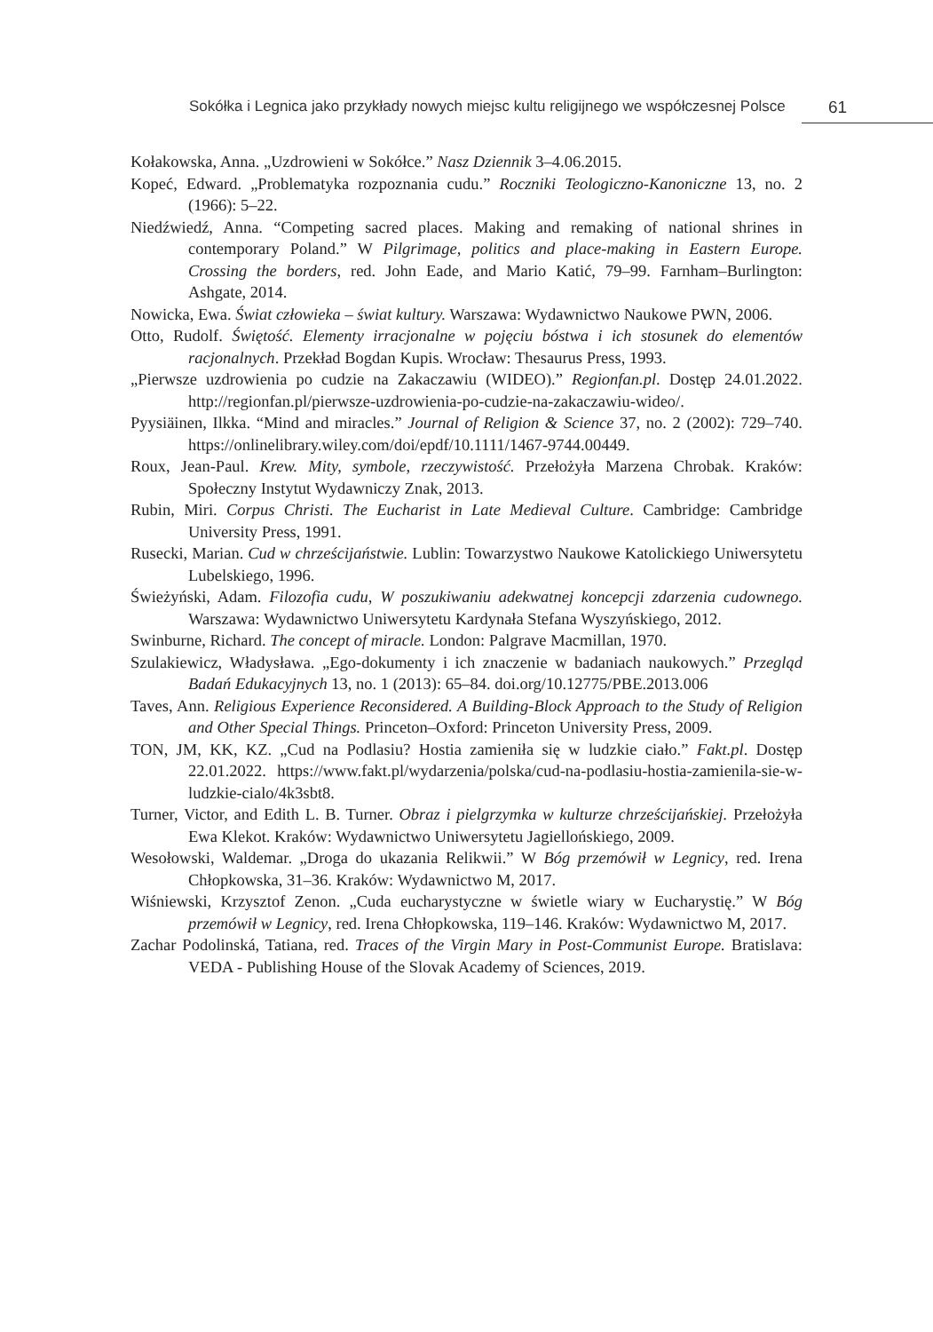Sokółka i Legnica jako przykłady nowych miejsc kultu religijnego we współczesnej Polsce 61
Kołakowska, Anna. „Uzdrowieni w Sokółce.” Nasz Dziennik 3–4.06.2015.
Kopeć, Edward. „Problematyka rozpoznania cudu.” Roczniki Teologiczno-Kanoniczne 13, no. 2 (1966): 5–22.
Niedźwiedź, Anna. “Competing sacred places. Making and remaking of national shrines in contemporary Poland.” W Pilgrimage, politics and place-making in Eastern Europe. Crossing the borders, red. John Eade, and Mario Katić, 79–99. Farnham–Burlington: Ashgate, 2014.
Nowicka, Ewa. Świat człowieka – świat kultury. Warszawa: Wydawnictwo Naukowe PWN, 2006.
Otto, Rudolf. Świętość. Elementy irracjonalne w pojęciu bóstwa i ich stosunek do elementów racjonalnych. Przekład Bogdan Kupis. Wrocław: Thesaurus Press, 1993.
„Pierwsze uzdrowienia po cudzie na Zakaczawiu (WIDEO).” Regionfan.pl. Dostęp 24.01.2022. http://regionfan.pl/pierwsze-uzdrowienia-po-cudzie-na-zakaczawiu-wideo/.
Pyysiäinen, Ilkka. “Mind and miracles.” Journal of Religion & Science 37, no. 2 (2002): 729–740. https://onlinelibrary.wiley.com/doi/epdf/10.1111/1467-9744.00449.
Roux, Jean-Paul. Krew. Mity, symbole, rzeczywistość. Przełożyła Marzena Chrobak. Kraków: Społeczny Instytut Wydawniczy Znak, 2013.
Rubin, Miri. Corpus Christi. The Eucharist in Late Medieval Culture. Cambridge: Cambridge University Press, 1991.
Rusecki, Marian. Cud w chrześcijaństwie. Lublin: Towarzystwo Naukowe Katolickiego Uniwersytetu Lubelskiego, 1996.
Świeżyński, Adam. Filozofia cudu, W poszukiwaniu adekwatnej koncepcji zdarzenia cudownego. Warszawa: Wydawnictwo Uniwersytetu Kardynała Stefana Wyszyńskiego, 2012.
Swinburne, Richard. The concept of miracle. London: Palgrave Macmillan, 1970.
Szulakiewicz, Władysława. „Ego-dokumenty i ich znaczenie w badaniach naukowych.” Przegląd Badań Edukacyjnych 13, no. 1 (2013): 65–84. doi.org/10.12775/PBE.2013.006
Taves, Ann. Religious Experience Reconsidered. A Building-Block Approach to the Study of Religion and Other Special Things. Princeton–Oxford: Princeton University Press, 2009.
TON, JM, KK, KZ. „Cud na Podlasiu? Hostia zamieniła się w ludzkie ciało.” Fakt.pl. Dostęp 22.01.2022. https://www.fakt.pl/wydarzenia/polska/cud-na-podlasiu-hostia-zamienila-sie-w-ludzkie-cialo/4k3sbt8.
Turner, Victor, and Edith L. B. Turner. Obraz i pielgrzymka w kulturze chrześcijańskiej. Przełożyła Ewa Klekot. Kraków: Wydawnictwo Uniwersytetu Jagiellońskiego, 2009.
Wesołowski, Waldemar. „Droga do ukazania Relikwii.” W Bóg przemówił w Legnicy, red. Irena Chłopkowska, 31–36. Kraków: Wydawnictwo M, 2017.
Wiśniewski, Krzysztof Zenon. „Cuda eucharystyczne w świetle wiary w Eucharystię.” W Bóg przemówił w Legnicy, red. Irena Chłopkowska, 119–146. Kraków: Wydawnictwo M, 2017.
Zachar Podolinská, Tatiana, red. Traces of the Virgin Mary in Post-Communist Europe. Bratislava: VEDA - Publishing House of the Slovak Academy of Sciences, 2019.